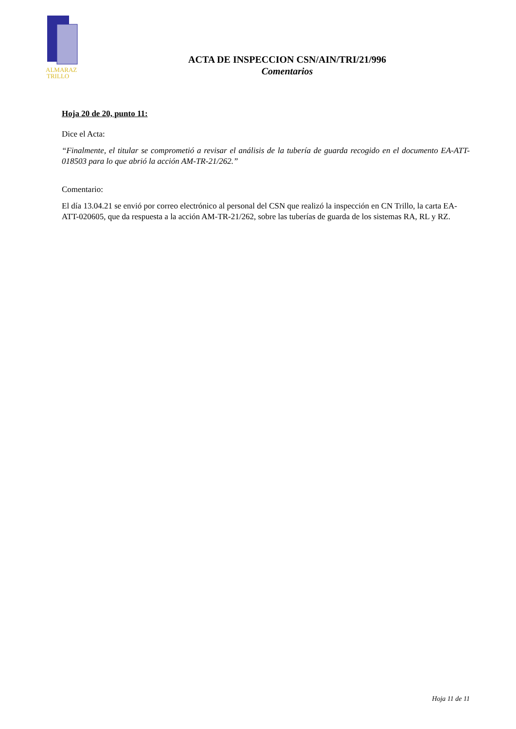ALMARAZ
TRILLO
ACTA DE INSPECCION CSN/AIN/TRI/21/996
Comentarios
Hoja 20 de 20, punto 11:
Dice el Acta:
“Finalmente, el titular se comprometió a revisar el análisis de la tubería de guarda recogido en el documento EA-ATT-018503 para lo que abrió la acción AM-TR-21/262.”
Comentario:
El día 13.04.21 se envió por correo electrónico al personal del CSN que realizó la inspección en CN Trillo, la carta EA-ATT-020605, que da respuesta a la acción AM-TR-21/262, sobre las tuberías de guarda de los sistemas RA, RL y RZ.
Hoja 11 de 11